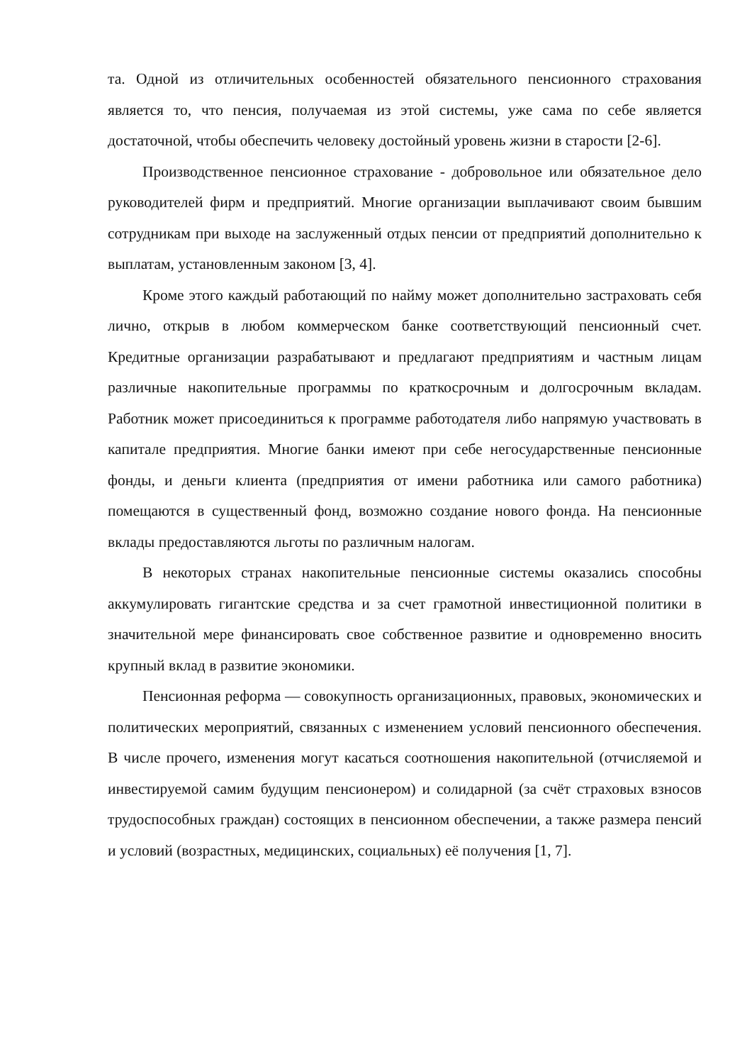та. Одной из отличительных особенностей обязательного пенсионного страхования является то, что пенсия, получаемая из этой системы, уже сама по себе является достаточной, чтобы обеспечить человеку достойный уровень жизни в старости [2-6].
Производственное пенсионное страхование - добровольное или обязательное дело руководителей фирм и предприятий. Многие организации выплачивают своим бывшим сотрудникам при выходе на заслуженный отдых пенсии от предприятий дополнительно к выплатам, установленным законом [3, 4].
Кроме этого каждый работающий по найму может дополнительно застраховать себя лично, открыв в любом коммерческом банке соответствующий пенсионный счет. Кредитные организации разрабатывают и предлагают предприятиям и частным лицам различные накопительные программы по краткосрочным и долгосрочным вкладам. Работник может присоединиться к программе работодателя либо напрямую участвовать в капитале предприятия. Многие банки имеют при себе негосударственные пенсионные фонды, и деньги клиента (предприятия от имени работника или самого работника) помещаются в существенный фонд, возможно создание нового фонда. На пенсионные вклады предоставляются льготы по различным налогам.
В некоторых странах накопительные пенсионные системы оказались способны аккумулировать гигантские средства и за счет грамотной инвестиционной политики в значительной мере финансировать свое собственное развитие и одновременно вносить крупный вклад в развитие экономики.
Пенсионная реформа — совокупность организационных, правовых, экономических и политических мероприятий, связанных с изменением условий пенсионного обеспечения. В числе прочего, изменения могут касаться соотношения накопительной (отчисляемой и инвестируемой самим будущим пенсионером) и солидарной (за счёт страховых взносов трудоспособных граждан) состоящих в пенсионном обеспечении, а также размера пенсий и условий (возрастных, медицинских, социальных) её получения [1, 7].